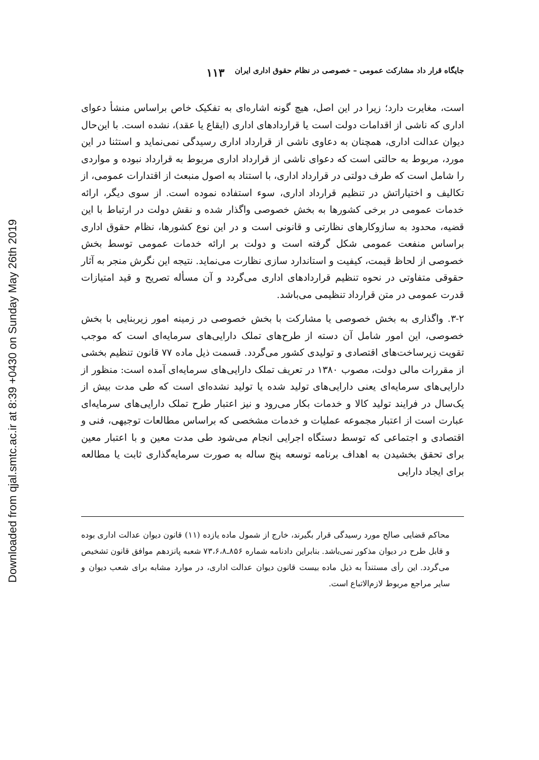Downloaded from qjal.smtc.ac.ir at 8:39 +0430 on Sunday May 26th 2019
جایگاه قرار داد مشارکت عمومی – خصوصی در نظام حقوق اداری ایران ۱۱۳
است، مغایرت دارد؛ زیرا در این اصل، هیچ گونه اشاره‌ای به تفکیک خاص براساس منشأ دعوای اداری که ناشی از اقدامات دولت است یا قراردادهای اداری (ایقاع یا عقد)، نشده است. با این‌حال دیوان عدالت اداری، همچنان به دعاوی ناشی از قرارداد اداری رسیدگی نمی‌نماید و استثنا در این مورد، مربوط به حالتی است که دعوای ناشی از قرارداد اداری مربوط به قرارداد نبوده و مواردی را شامل است که طرف دولتی در قرارداد اداری، با استناد به اصول منبعث از اقتدارات عمومی، از تکالیف و اختیاراتش در تنظیم قرارداد اداری، سوء استفاده نموده است. از سوی دیگر، ارائه خدمات عمومی در برخی کشورها به بخش خصوصی واگذار شده و نقش دولت در ارتباط با این قضیه، محدود به سازوکارهای نظارتی و قانونی است و در این نوع کشورها، نظام حقوق اداری براساس منفعت عمومی شکل گرفته است و دولت بر ارائه خدمات عمومی توسط بخش خصوصی از لحاظ قیمت، کیفیت و استاندارد سازی نظارت می‌نماید. نتیجه این نگرش منجر به آثار حقوقی متفاوتی در نحوه تنظیم قراردادهای اداری می‌گردد و آن مسأله تصریح و قید امتیازات قدرت عمومی در متن قرارداد تنظیمی می‌باشد.
۳-۲. واگذاری به بخش خصوصی یا مشارکت با بخش خصوصی در زمینه امور زیربنایی با بخش خصوصی، این امور شامل آن دسته از طرح‌های تملک دارایی‌های سرمایه‌ای است که موجب تقویت زیرساخت‌های اقتصادی و تولیدی کشور می‌گردد. قسمت ذیل ماده ۷۷ قانون تنظیم بخشی از مقررات مالی دولت، مصوب ۱۳۸۰ در تعریف تملک دارایی‌های سرمایه‌ای آمده است: منظور از دارایی‌های سرمایه‌ای یعنی دارایی‌های تولید شده یا تولید نشده‌ای است که طی مدت بیش از یک‌سال در فرایند تولید کالا و خدمات بکار می‌رود و نیز اعتبار طرح تملک دارایی‌های سرمایه‌ای عبارت است از اعتبار مجموعه عملیات و خدمات مشخصی که براساس مطالعات توجیهی، فنی و اقتصادی و اجتماعی که توسط دستگاه اجرایی انجام می‌شود طی مدت معین و با اعتبار معین برای تحقق بخشیدن به اهداف برنامه توسعه پنج ساله به صورت سرمایه‌گذاری ثابت یا مطالعه برای ایجاد دارایی
محاکم قضایی صالح مورد رسیدگی قرار بگیرند، خارج از شمول ماده یازده (۱۱) قانون دیوان عدالت اداری بوده و قابل طرح در دیوان مذکور نمی‌باشد. بنابراین دادنامه شماره ۸۵۶ـ۷۳،۶،۸ شعبه پانزدهم موافق قانون تشخیص می‌گردد. این رأی مستنداً به ذیل ماده بیست قانون دیوان عدالت اداری، در موارد مشابه برای شعب دیوان و سایر مراجع مربوط لازم‌الاتباع است.